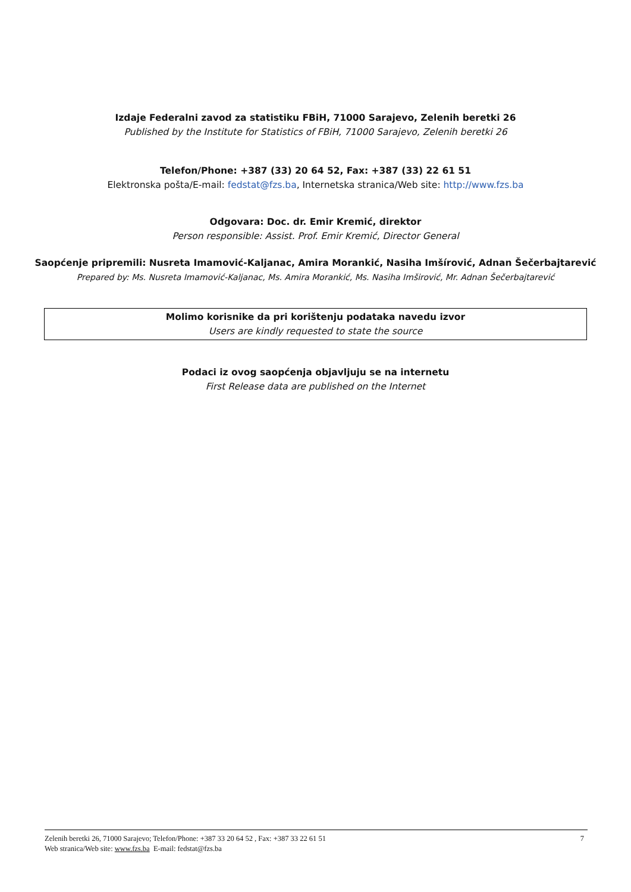Izdaje Federalni zavod za statistiku FBiH, 71000 Sarajevo, Zelenih beretki 26
Published by the Institute for Statistics of FBiH, 71000 Sarajevo, Zelenih beretki 26
Telefon/Phone: +387 (33) 20 64 52, Fax: +387 (33) 22 61 51
Elektronska pošta/E-mail: fedstat@fzs.ba, Internetska stranica/Web site: http://www.fzs.ba
Odgovara: Doc. dr. Emir Kremić, direktor
Person responsible: Assist. Prof. Emir Kremić, Director General
Saopćenje pripremili: Nusreta Imamović-Kaljanac, Amira Morankić, Nasiha Imšírović, Adnan Šečerbajtarević
Prepared by: Ms. Nusreta Imamović-Kaljanac, Ms. Amira Morankić, Ms. Nasiha Imširović, Mr. Adnan Šečerbajtarević
Molimo korisnike da pri korištenju podataka navedu izvor
Users are kindly requested to state the source
Podaci iz ovog saopćenja objavljuju se na internetu
First Release data are published on the Internet
7 Zelenih beretki 26, 71000 Sarajevo; Telefon/Phone: +387 33 20 64 52 , Fax: +387 33 22 61 51
Web stranica/Web site: www.fzs.ba E-mail: fedstat@fzs.ba